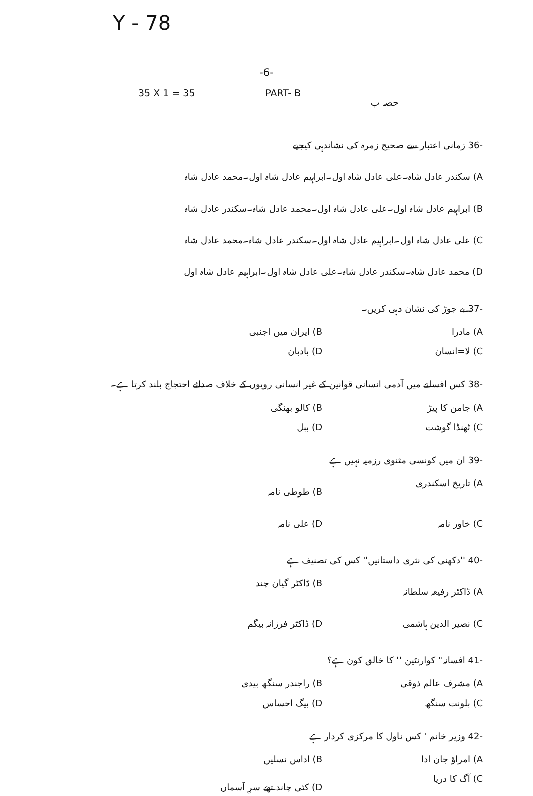Y - 78
-6-
35 X 1 = 35 PART- B حصہ ب
-36 زمانی اعتبار سے صحیح زمرہ کی نشاندہی کیجیے
A) سکندر عادل شاہ۔علی عادل شاہ اول۔ابراہیم عادل شاہ اول۔محمد عادل شاہ
B) ابراہیم عادل شاہ اول۔علی عادل شاہ اول۔محمد عادل شاہ۔سکندر عادل شاہ
C) علی عادل شاہ اول۔ابراہیم عادل شاہ اول۔سکندر عادل شاہ۔محمد عادل شاہ
D) محمد عادل شاہ۔سکندر عادل شاہ۔علی عادل شاہ اول۔ابراہیم عادل شاہ اول
-37 بے جوڑ کی نشان دہی کریں۔
A) مادرا B) ایران میں اجنبی
C) لا=انسان D) بادبان
-38 کس افسانے میں آدمی انسانی قوانین کے غیر انسانی رویوں کے خلاف صدائے احتجاج بلند کرتا ہے۔
A) جامن کا پیڑ B) کالو بھنگی
C) ٹھنڈا گوشت D) ببل
-39 ان میں کونسی مثنوی رزمیہ نہیں ہے
A) تاریخ اسکندری B) طوطی نامہ
C) خاور نامہ D) علی نامہ
-40 ''دکھنی کی نثری داستانیں'' کس کی تصنیف ہے
A) ڈاکٹر رفیعہ سلطانہ B) ڈاکٹر گیان چند
C) نصیر الدین ہاشمی D) ڈاکٹر فرزانہ بیگم
-41 افسانہ'' کوارنٹین '' کا خالق کون ہے؟
A) مشرف عالم ذوقی B) راجندر سنگھ بیدی
C) بلونت سنگھ D) بیگ احساس
-42 وزیر خانم ' کس ناول کا مرکزی کردار ہے
A) امراؤ جان ادا B) اداس نسلیں
C) آگ کا دریا D) کئی چاند تھے سرِ آسماں